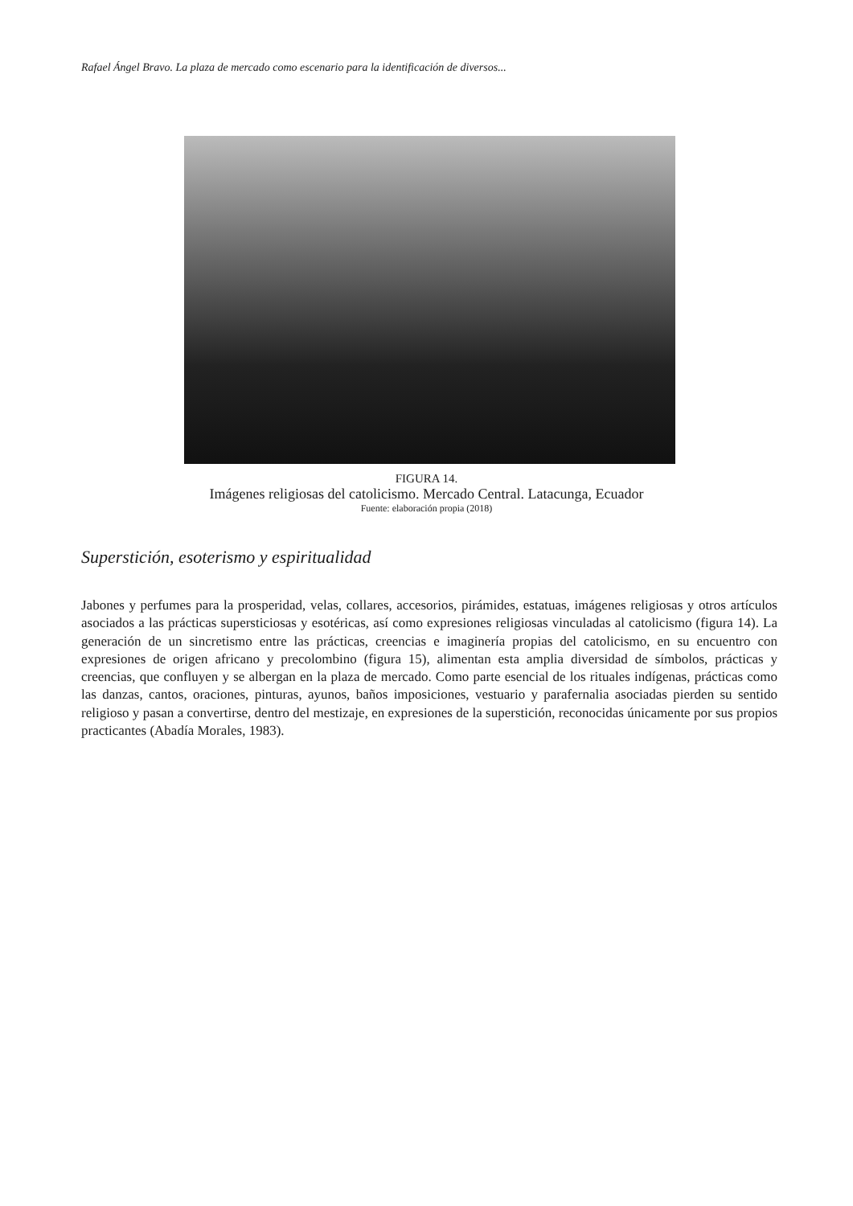Rafael Ángel Bravo. La plaza de mercado como escenario para la identificación de diversos...
FIGURA 14.
Imágenes religiosas del catolicismo. Mercado Central. Latacunga, Ecuador
Fuente: elaboración propia (2018)
Superstición, esoterismo y espiritualidad
Jabones y perfumes para la prosperidad, velas, collares, accesorios, pirámides, estatuas, imágenes religiosas y otros artículos asociados a las prácticas supersticiosas y esotéricas, así como expresiones religiosas vinculadas al catolicismo (figura 14). La generación de un sincretismo entre las prácticas, creencias e imaginería propias del catolicismo, en su encuentro con expresiones de origen africano y precolombino (figura 15), alimentan esta amplia diversidad de símbolos, prácticas y creencias, que confluyen y se albergan en la plaza de mercado. Como parte esencial de los rituales indígenas, prácticas como las danzas, cantos, oraciones, pinturas, ayunos, baños imposiciones, vestuario y parafernalia asociadas pierden su sentido religioso y pasan a convertirse, dentro del mestizaje, en expresiones de la superstición, reconocidas únicamente por sus propios practicantes (Abadía Morales, 1983).